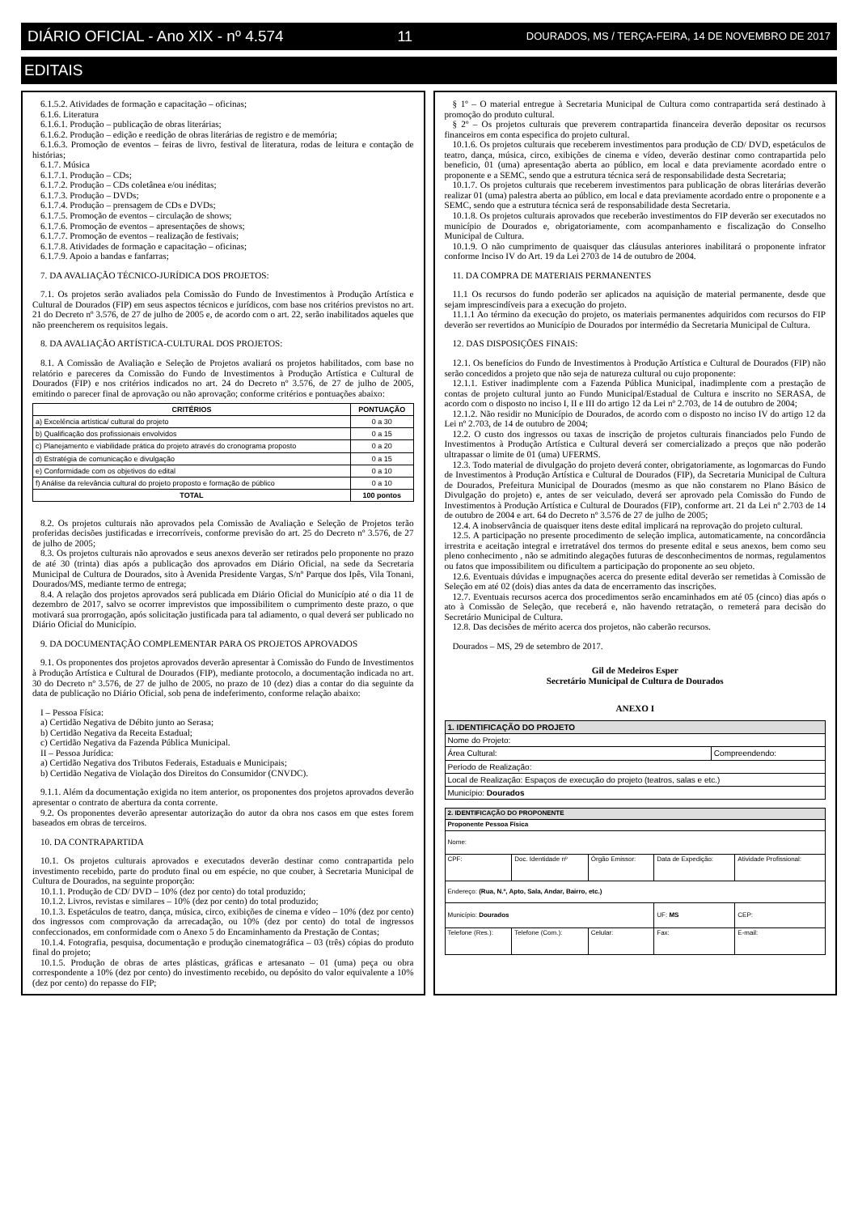DIÁRIO OFICIAL - Ano XIX - nº 4.574 11 DOURADOS, MS / TERÇA-FEIRA, 14 DE NOVEMBRO DE 2017
EDITAIS
6.1.5.2. Atividades de formação e capacitação – oficinas;
6.1.6. Literatura
6.1.6.1. Produção – publicação de obras literárias;
6.1.6.2. Produção – edição e reedição de obras literárias de registro e de memória;
6.1.6.3. Promoção de eventos – feiras de livro, festival de literatura, rodas de leitura e contação de histórias;
6.1.7. Música
6.1.7.1. Produção – CDs;
6.1.7.2. Produção – CDs coletânea e/ou inéditas;
6.1.7.3. Produção – DVDs;
6.1.7.4. Produção – prensagem de CDs e DVDs;
6.1.7.5. Promoção de eventos – circulação de shows;
6.1.7.6. Promoção de eventos – apresentações de shows;
6.1.7.7. Promoção de eventos – realização de festivais;
6.1.7.8. Atividades de formação e capacitação – oficinas;
6.1.7.9. Apoio a bandas e fanfarras;
7. DA AVALIAÇÃO TÉCNICO-JURÍDICA DOS PROJETOS:
7.1. Os projetos serão avaliados pela Comissão do Fundo de Investimentos à Produção Artística e Cultural de Dourados (FIP) em seus aspectos técnicos e jurídicos, com base nos critérios previstos no art. 21 do Decreto nº 3.576, de 27 de julho de 2005 e, de acordo com o art. 22, serão inabilitados aqueles que não preencherem os requisitos legais.
8. DA AVALIAÇÃO ARTÍSTICA-CULTURAL DOS PROJETOS:
8.1. A Comissão de Avaliação e Seleção de Projetos avaliará os projetos habilitados, com base no relatório e pareceres da Comissão do Fundo de Investimentos à Produção Artística e Cultural de Dourados (FIP) e nos critérios indicados no art. 24 do Decreto nº 3.576, de 27 de julho de 2005, emitindo o parecer final de aprovação ou não aprovação; conforme critérios e pontuações abaixo:
| CRITÉRIOS | PONTUAÇÃO |
| --- | --- |
| a) Excelência artística/ cultural do projeto | 0 a 30 |
| b) Qualificação dos profissionais envolvidos | 0 a 15 |
| c) Planejamento e viabilidade prática do projeto através do cronograma proposto | 0 a 20 |
| d) Estratégia de comunicação e divulgação | 0 a 15 |
| e) Conformidade com os objetivos do edital | 0 a 10 |
| f) Análise da relevância cultural do projeto proposto e formação de público | 0 a 10 |
| TOTAL | 100 pontos |
8.2. Os projetos culturais não aprovados pela Comissão de Avaliação e Seleção de Projetos terão proferidas decisões justificadas e irrecorríveis, conforme previsão do art. 25 do Decreto nº 3.576, de 27 de julho de 2005;
8.3. Os projetos culturais não aprovados e seus anexos deverão ser retirados pelo proponente no prazo de até 30 (trinta) dias após a publicação dos aprovados em Diário Oficial, na sede da Secretaria Municipal de Cultura de Dourados, sito à Avenida Presidente Vargas, S/nº Parque dos Ipês, Vila Tonani, Dourados/MS, mediante termo de entrega;
8.4. A relação dos projetos aprovados será publicada em Diário Oficial do Município até o dia 11 de dezembro de 2017, salvo se ocorrer imprevistos que impossibilitem o cumprimento deste prazo, o que motivará sua prorrogação, após solicitação justificada para tal adiamento, o qual deverá ser publicado no Diário Oficial do Município.
9. DA DOCUMENTAÇÃO COMPLEMENTAR PARA OS PROJETOS APROVADOS
9.1. Os proponentes dos projetos aprovados deverão apresentar à Comissão do Fundo de Investimentos à Produção Artística e Cultural de Dourados (FIP), mediante protocolo, a documentação indicada no art. 30 do Decreto nº 3.576, de 27 de julho de 2005, no prazo de 10 (dez) dias a contar do dia seguinte da data de publicação no Diário Oficial, sob pena de indeferimento, conforme relação abaixo:
I – Pessoa Física:
a) Certidão Negativa de Débito junto ao Serasa;
b) Certidão Negativa da Receita Estadual;
c) Certidão Negativa da Fazenda Pública Municipal.
II – Pessoa Jurídica:
a) Certidão Negativa dos Tributos Federais, Estaduais e Municipais;
b) Certidão Negativa de Violação dos Direitos do Consumidor (CNVDC).
9.1.1. Além da documentação exigida no item anterior, os proponentes dos projetos aprovados deverão apresentar o contrato de abertura da conta corrente.
9.2. Os proponentes deverão apresentar autorização do autor da obra nos casos em que estes forem baseados em obras de terceiros.
10. DA CONTRAPARTIDA
10.1. Os projetos culturais aprovados e executados deverão destinar como contrapartida pelo investimento recebido, parte do produto final ou em espécie, no que couber, à Secretaria Municipal de Cultura de Dourados, na seguinte proporção:
10.1.1. Produção de CD/ DVD – 10% (dez por cento) do total produzido;
10.1.2. Livros, revistas e similares – 10% (dez por cento) do total produzido;
10.1.3. Espetáculos de teatro, dança, música, circo, exibições de cinema e vídeo – 10% (dez por cento) dos ingressos com comprovação da arrecadação, ou 10% (dez por cento) do total de ingressos confeccionados, em conformidade com o Anexo 5 do Encaminhamento da Prestação de Contas;
10.1.4. Fotografia, pesquisa, documentação e produção cinematográfica – 03 (três) cópias do produto final do projeto;
10.1.5. Produção de obras de artes plásticas, gráficas e artesanato – 01 (uma) peça ou obra correspondente a 10% (dez por cento) do investimento recebido, ou depósito do valor equivalente a 10% (dez por cento) do repasse do FIP;
§ 1º – O material entregue à Secretaria Municipal de Cultura como contrapartida será destinado à promoção do produto cultural.
§ 2º – Os projetos culturais que preverem contrapartida financeira deverão depositar os recursos financeiros em conta especifica do projeto cultural.
10.1.6. Os projetos culturais que receberem investimentos para produção de CD/ DVD, espetáculos de teatro, dança, música, circo, exibições de cinema e vídeo, deverão destinar como contrapartida pelo beneficio, 01 (uma) apresentação aberta ao público, em local e data previamente acordado entre o proponente e a SEMC, sendo que a estrutura técnica será de responsabilidade desta Secretaria;
10.1.7. Os projetos culturais que receberem investimentos para publicação de obras literárias deverão realizar 01 (uma) palestra aberta ao público, em local e data previamente acordado entre o proponente e a SEMC, sendo que a estrutura técnica será de responsabilidade desta Secretaria.
10.1.8. Os projetos culturais aprovados que receberão investimentos do FIP deverão ser executados no município de Dourados e, obrigatoriamente, com acompanhamento e fiscalização do Conselho Municipal de Cultura.
10.1.9. O não cumprimento de quaisquer das cláusulas anteriores inabilitará o proponente infrator conforme Inciso IV do Art. 19 da Lei 2703 de 14 de outubro de 2004.
11. DA COMPRA DE MATERIAIS PERMANENTES
11.1 Os recursos do fundo poderão ser aplicados na aquisição de material permanente, desde que sejam imprescindíveis para a execução do projeto.
11.1.1 Ao término da execução do projeto, os materiais permanentes adquiridos com recursos do FIP deverão ser revertidos ao Município de Dourados por intermédio da Secretaria Municipal de Cultura.
12. DAS DISPOSIÇÕES FINAIS:
12.1. Os benefícios do Fundo de Investimentos à Produção Artística e Cultural de Dourados (FIP) não serão concedidos a projeto que não seja de natureza cultural ou cujo proponente:
12.1.1. Estiver inadimplente com a Fazenda Pública Municipal, inadimplente com a prestação de contas de projeto cultural junto ao Fundo Municipal/Estadual de Cultura e inscrito no SERASA, de acordo com o disposto no inciso I, II e III do artigo 12 da Lei nº 2.703, de 14 de outubro de 2004;
12.1.2. Não residir no Município de Dourados, de acordo com o disposto no inciso IV do artigo 12 da Lei nº 2.703, de 14 de outubro de 2004;
12.2. O custo dos ingressos ou taxas de inscrição de projetos culturais financiados pelo Fundo de Investimentos à Produção Artística e Cultural deverá ser comercializado a preços que não poderão ultrapassar o limite de 01 (uma) UFERMS.
12.3. Todo material de divulgação do projeto deverá conter, obrigatoriamente, as logomarcas do Fundo de Investimentos à Produção Artística e Cultural de Dourados (FIP), da Secretaria Municipal de Cultura de Dourados, Prefeitura Municipal de Dourados (mesmo as que não constarem no Plano Básico de Divulgação do projeto) e, antes de ser veiculado, deverá ser aprovado pela Comissão do Fundo de Investimentos à Produção Artística e Cultural de Dourados (FIP), conforme art. 21 da Lei nº 2.703 de 14 de outubro de 2004 e art. 64 do Decreto nº 3.576 de 27 de julho de 2005;
12.4. A inobservância de quaisquer itens deste edital implicará na reprovação do projeto cultural.
12.5. A participação no presente procedimento de seleção implica, automaticamente, na concordância irrestrita e aceitação integral e irretratável dos termos do presente edital e seus anexos, bem como seu pleno conhecimento , não se admitindo alegações futuras de desconhecimentos de normas, regulamentos ou fatos que impossibilitem ou dificultem a participação do proponente ao seu objeto.
12.6. Eventuais dúvidas e impugnações acerca do presente edital deverão ser remetidas à Comissão de Seleção em até 02 (dois) dias antes da data de encerramento das inscrições.
12.7. Eventuais recursos acerca dos procedimentos serão encaminhados em até 05 (cinco) dias após o ato à Comissão de Seleção, que receberá e, não havendo retratação, o remeterá para decisão do Secretário Municipal de Cultura.
12.8. Das decisões de mérito acerca dos projetos, não caberão recursos.
Dourados – MS, 29 de setembro de 2017.
Gil de Medeiros Esper
Secretário Municipal de Cultura de Dourados
ANEXO I
| 1. IDENTIFICAÇÃO DO PROJETO | |
| Nome do Projeto: | |
| Área Cultural: | Compreendendo: |
| Período de Realização: | |
| Local de Realização: Espaços de execução do projeto (teatros, salas e etc.) | |
| Município: Dourados | |
| 2. IDENTIFICAÇÃO DO PROPONENTE | | | | | |
| Proponente Pessoa Física | | | | | |
| Nome: | | | | | |
| CPF: | Doc. Identidade nº | | Órgão Emissor: | Data de Expedição: | Atividade Profissional: |
| Endereço: (Rua, N.º, Apto, Sala, Andar, Bairro, etc.) | | | | | |
| Município: Dourados | | | | UF: MS | CEP: |
| Telefone (Res.): | Telefone (Com.): | Celular: | | Fax: | E-mail: |